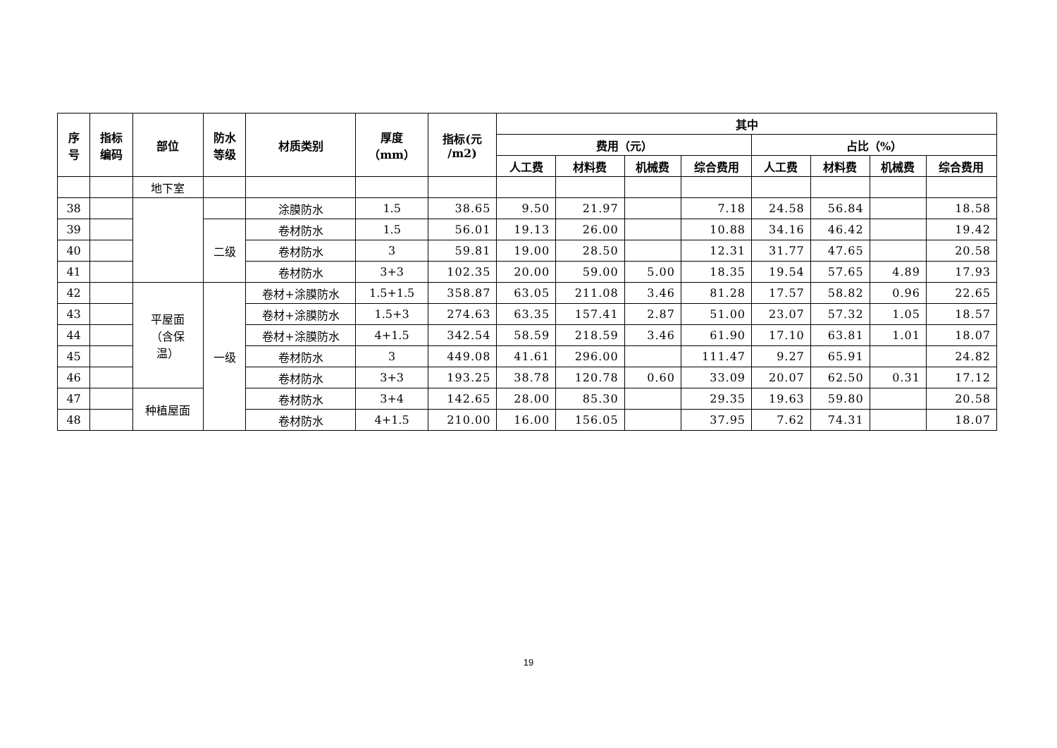| 序 号 | 指标 编码 | 部位 | 防水 等级 | 材质类别 | 厚度 （mm） | 指标(元 /m2) | 其中 | | | | | | | |
| --- | --- | --- | --- | --- | --- | --- | --- | --- | --- | --- | --- | --- | --- | --- |
| | | | | | | | 费用（元） | | | | 占比（%） | | | |
| | | | | | | | 人工费 | 材料费 | 机械费 | 综合费用 | 人工费 | 材料费 | 机械费 | 综合费用 |
| | | 地下室 | | | | | | | | | | | | |
| 38 | | | | 涂膜防水 | 1.5 | 38.65 | 9.50 | 21.97 | | 7.18 | 24.58 | 56.84 | | 18.58 |
| 39 | | | 二级 | 卷材防水 | 1.5 | 56.01 | 19.13 | 26.00 | | 10.88 | 34.16 | 46.42 | | 19.42 |
| 40 | | | | 卷材防水 | 3 | 59.81 | 19.00 | 28.50 | | 12.31 | 31.77 | 47.65 | | 20.58 |
| 41 | | | | 卷材防水 | 3+3 | 102.35 | 20.00 | 59.00 | 5.00 | 18.35 | 19.54 | 57.65 | 4.89 | 17.93 |
| 42 | | 平屋面 （含保 温） | 一级 | 卷材+涂膜防水 | 1.5+1.5 | 358.87 | 63.05 | 211.08 | 3.46 | 81.28 | 17.57 | 58.82 | 0.96 | 22.65 |
| 43 | | | | 卷材+涂膜防水 | 1.5+3 | 274.63 | 63.35 | 157.41 | 2.87 | 51.00 | 23.07 | 57.32 | 1.05 | 18.57 |
| 44 | | | | 卷材+涂膜防水 | 4+1.5 | 342.54 | 58.59 | 218.59 | 3.46 | 61.90 | 17.10 | 63.81 | 1.01 | 18.07 |
| 45 | | | | 卷材防水 | 3 | 449.08 | 41.61 | 296.00 | | 111.47 | 9.27 | 65.91 | | 24.82 |
| 46 | | | | 卷材防水 | 3+3 | 193.25 | 38.78 | 120.78 | 0.60 | 33.09 | 20.07 | 62.50 | 0.31 | 17.12 |
| 47 | | 种植屋面 | | 卷材防水 | 3+4 | 142.65 | 28.00 | 85.30 | | 29.35 | 19.63 | 59.80 | | 20.58 |
| 48 | | | | 卷材防水 | 4+1.5 | 210.00 | 16.00 | 156.05 | | 37.95 | 7.62 | 74.31 | | 18.07 |
19